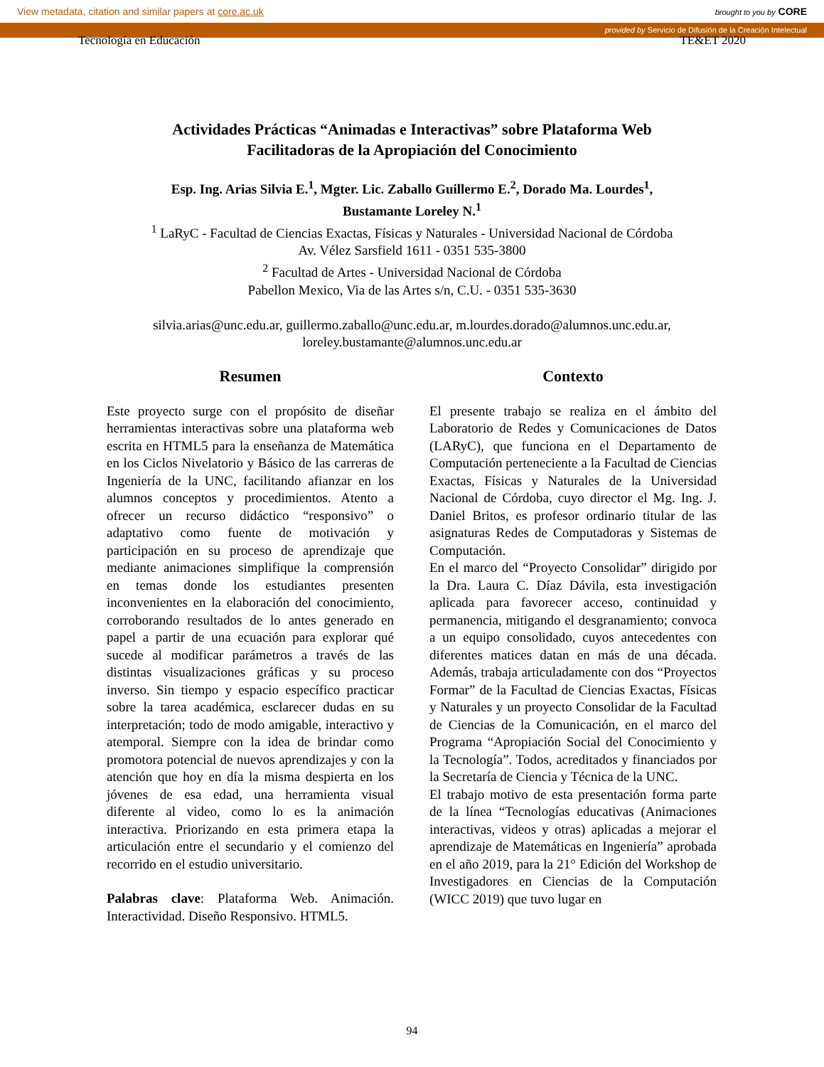View metadata, citation and similar papers at core.ac.uk brought to you by CORE
provided by Servicio de Difusión de la Creación Intelectual
Tecnología en Educación TE&ET 2020
Actividades Prácticas “Animadas e Interactivas” sobre Plataforma Web
Facilitadoras de la Apropiación del Conocimiento
Esp. Ing. Arias Silvia E.<sup>1</sup>, Mgter. Lic. Zaballo Guillermo E.<sup>2</sup>, Dorado Ma. Lourdes<sup>1</sup>,
Bustamante Loreley N.<sup>1</sup>
<sup>1</sup> LaRyC - Facultad de Ciencias Exactas, Físicas y Naturales - Universidad Nacional de Córdoba
Av. Vélez Sarsfield 1611 - 0351 535-3800
<sup>2</sup> Facultad de Artes - Universidad Nacional de Córdoba
Pabellon Mexico, Via de las Artes s/n, C.U. - 0351 535-3630
silvia.arias@unc.edu.ar, guillermo.zaballo@unc.edu.ar, m.lourdes.dorado@alumnos.unc.edu.ar,
loreley.bustamante@alumnos.unc.edu.ar
Resumen
Este proyecto surge con el propósito de diseñar herramientas interactivas sobre una plataforma web escrita en HTML5 para la enseñanza de Matemática en los Ciclos Nivelatorio y Básico de las carreras de Ingeniería de la UNC, facilitando afianzar en los alumnos conceptos y procedimientos. Atento a ofrecer un recurso didáctico “responsivo” o adaptativo como fuente de motivación y participación en su proceso de aprendizaje que mediante animaciones simplifique la comprensión en temas donde los estudiantes presenten inconvenientes en la elaboración del conocimiento, corroborando resultados de lo antes generado en papel a partir de una ecuación para explorar qué sucede al modificar parámetros a través de las distintas visualizaciones gráficas y su proceso inverso. Sin tiempo y espacio específico practicar sobre la tarea académica, esclarecer dudas en su interpretación; todo de modo amigable, interactivo y atemporal. Siempre con la idea de brindar como promotora potencial de nuevos aprendizajes y con la atención que hoy en día la misma despierta en los jóvenes de esa edad, una herramienta visual diferente al video, como lo es la animación interactiva. Priorizando en esta primera etapa la articulación entre el secundario y el comienzo del recorrido en el estudio universitario.
Palabras clave: Plataforma Web. Animación. Interactividad. Diseño Responsivo. HTML5.
Contexto
El presente trabajo se realiza en el ámbito del Laboratorio de Redes y Comunicaciones de Datos (LARyC), que funciona en el Departamento de Computación perteneciente a la Facultad de Ciencias Exactas, Físicas y Naturales de la Universidad Nacional de Córdoba, cuyo director el Mg. Ing. J. Daniel Britos, es profesor ordinario titular de las asignaturas Redes de Computadoras y Sistemas de Computación.
En el marco del “Proyecto Consolidar” dirigido por la Dra. Laura C. Díaz Dávila, esta investigación aplicada para favorecer acceso, continuidad y permanencia, mitigando el desgranamiento; convoca a un equipo consolidado, cuyos antecedentes con diferentes matices datan en más de una década. Además, trabaja articuladamente con dos “Proyectos Formar” de la Facultad de Ciencias Exactas, Físicas y Naturales y un proyecto Consolidar de la Facultad de Ciencias de la Comunicación, en el marco del Programa “Apropiación Social del Conocimiento y la Tecnología”. Todos, acreditados y financiados por la Secretaría de Ciencia y Técnica de la UNC.
El trabajo motivo de esta presentación forma parte de la línea “Tecnologías educativas (Animaciones interactivas, videos y otras) aplicadas a mejorar el aprendizaje de Matemáticas en Ingeniería” aprobada en el año 2019, para la 21° Edición del Workshop de Investigadores en Ciencias de la Computación (WICC 2019) que tuvo lugar en
94